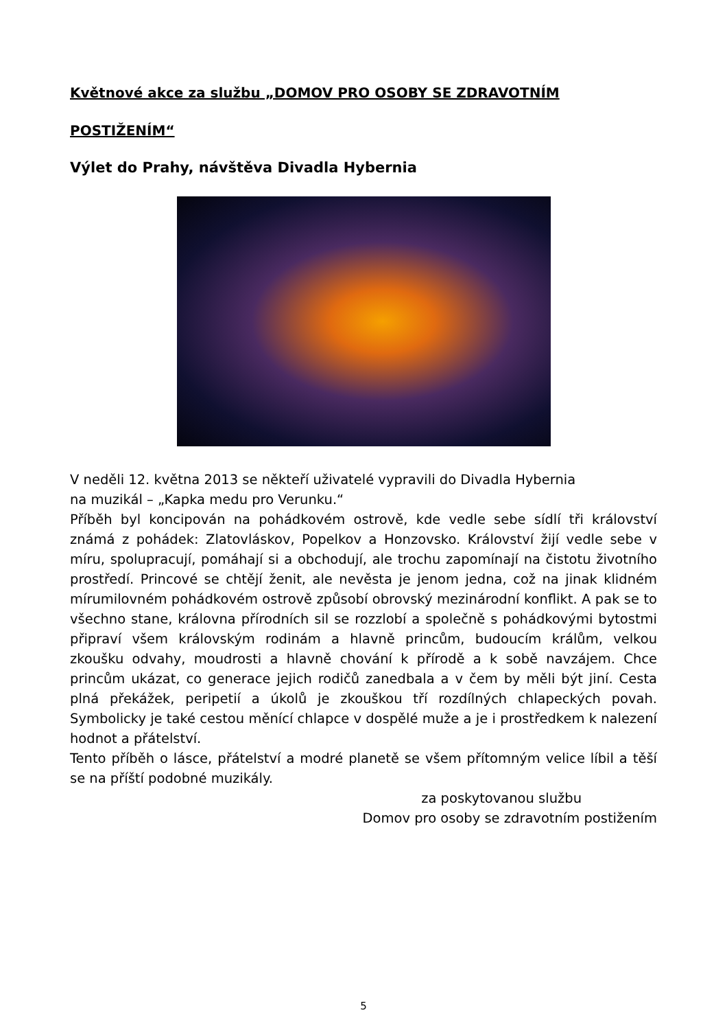Květnové akce za službu „DOMOV PRO OSOBY SE ZDRAVOTNÍM
POSTIŽENÍM“
Výlet do Prahy, návštěva Divadla Hybernia
V neděli 12. května 2013 se někteří uživatelé vypravili do Divadla Hybernia
na muzikál – „Kapka medu pro Verunku.“
Příběh byl koncipován na pohádkovém ostrově, kde vedle sebe sídlí tři království známá z pohádek: Zlatovláskov, Popelkov a Honzovsko. Království žijí vedle sebe v míru, spolupracují, pomáhají si a obchodují, ale trochu zapomínají na čistotu životního prostředí. Princové se chtějí ženit, ale nevěsta je jenom jedna, což na jinak klidném mírumilovném pohádkovém ostrově způsobí obrovský mezinárodní konflikt. A pak se to všechno stane, královna přírodních sil se rozzlobí a společně s pohádkovými bytostmi připraví všem královským rodinám a hlavně princům, budoucím králům, velkou zkoušku odvahy, moudrosti a hlavně chování k přírodě a k sobě navzájem. Chce princům ukázat, co generace jejich rodičů zanedbala a v čem by měli být jiní. Cesta plná překážek, peripetií a úkolů je zkouškou tří rozdílných chlapeckých povah. Symbolicky je také cestou měnící chlapce v dospělé muže a je i prostředkem k nalezení hodnot a přátelství.
Tento příběh o lásce, přátelství a modré planetě se všem přítomným velice líbil a těší se na příští podobné muzikály.
za poskytovanou službu
Domov pro osoby se zdravotním postižením
5